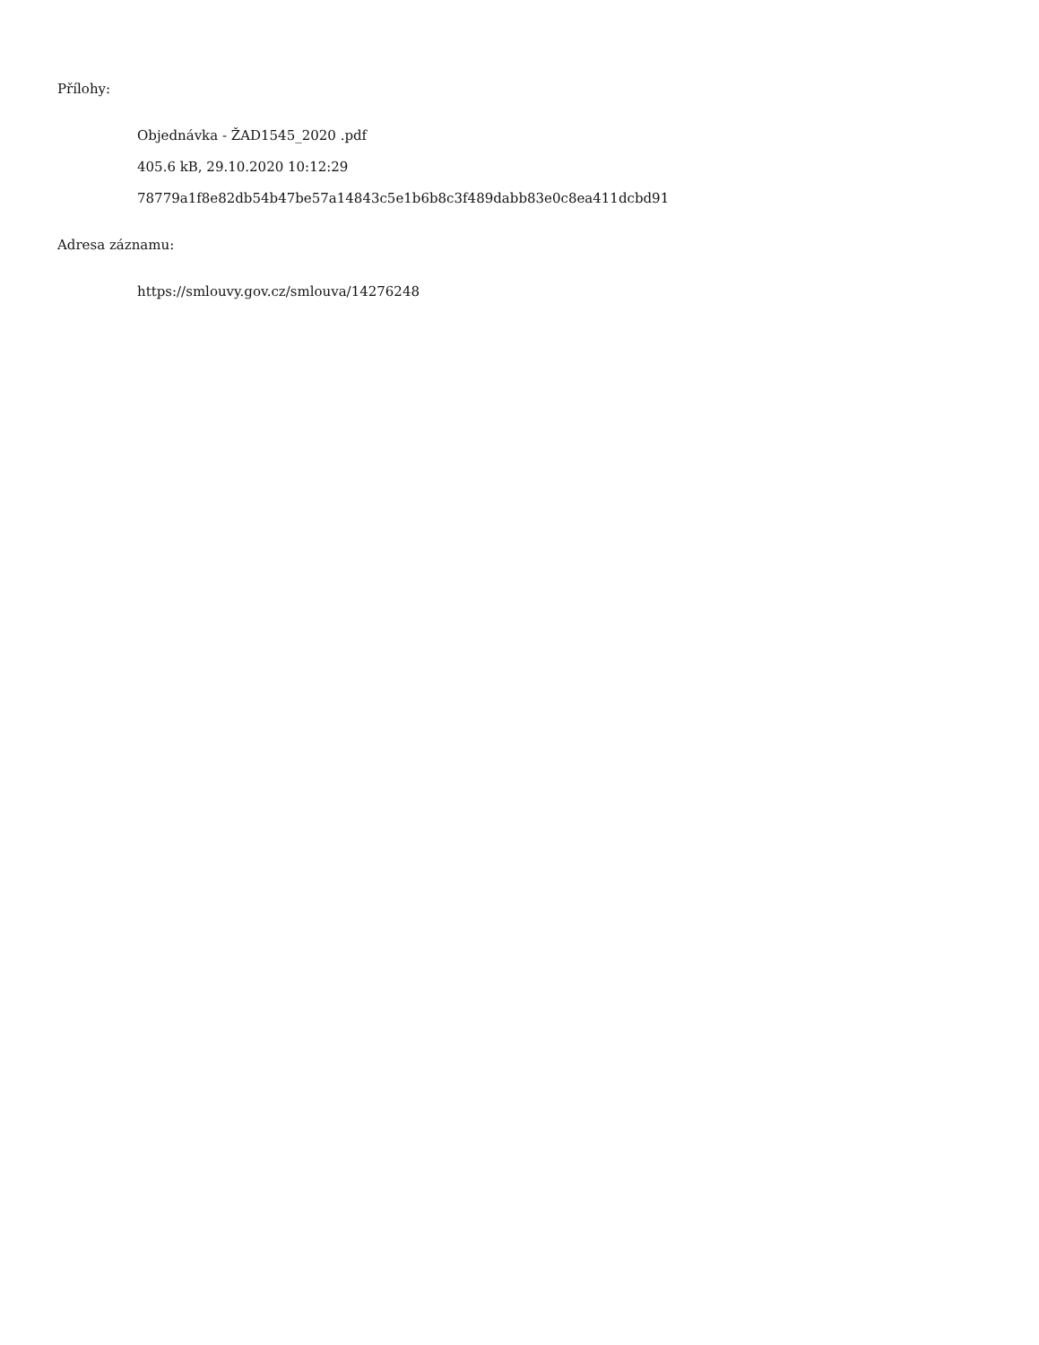Přílohy:
Objednávka - ŽAD1545_2020 .pdf
405.6 kB, 29.10.2020 10:12:29
78779a1f8e82db54b47be57a14843c5e1b6b8c3f489dabb83e0c8ea411dcbd91
Adresa záznamu:
https://smlouvy.gov.cz/smlouva/14276248